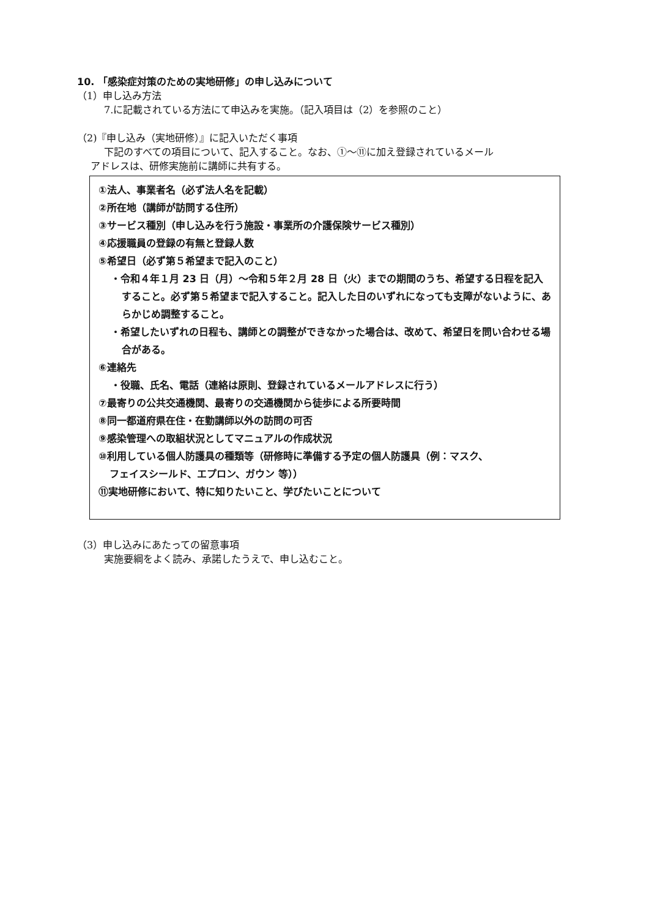10. 「感染症対策のための実地研修」の申し込みについて
（1）申し込み方法
7.に記載されている方法にて申込みを実施。（記入項目は（2）を参照のこと）
（2)『申し込み（実地研修）』に記入いただく事項
下記のすべての項目について、記入すること。なお、①～⑪に加え登録されているメール
アドレスは、研修実施前に講師に共有する。
①法人、事業者名（必ず法人名を記載）
②所在地（講師が訪問する住所）
③サービス種別（申し込みを行う施設・事業所の介護保険サービス種別）
④応援職員の登録の有無と登録人数
⑤希望日（必ず第５希望まで記入のこと）
・令和４年１月 23 日（月）～令和５年２月 28 日（火）までの期間のうち、希望する日程を記入すること。必ず第５希望まで記入すること。記入した日のいずれになっても支障がないように、あらかじめ調整すること。
・希望したいずれの日程も、講師との調整ができなかった場合は、改めて、希望日を問い合わせる場合がある。
⑥連絡先
・役職、氏名、電話（連絡は原則、登録されているメールアドレスに行う）
⑦最寄りの公共交通機関、最寄りの交通機関から徒歩による所要時間
⑧同一都道府県在住・在勤講師以外の訪問の可否
⑨感染管理への取組状況としてマニュアルの作成状況
⑩利用している個人防護具の種類等（研修時に準備する予定の個人防護具（例：マスク、
フェイスシールド、エプロン、ガウン 等））
⑪実地研修において、特に知りたいこと、学びたいことについて
（3）申し込みにあたっての留意事項
実施要綱をよく読み、承諾したうえで、申し込むこと。